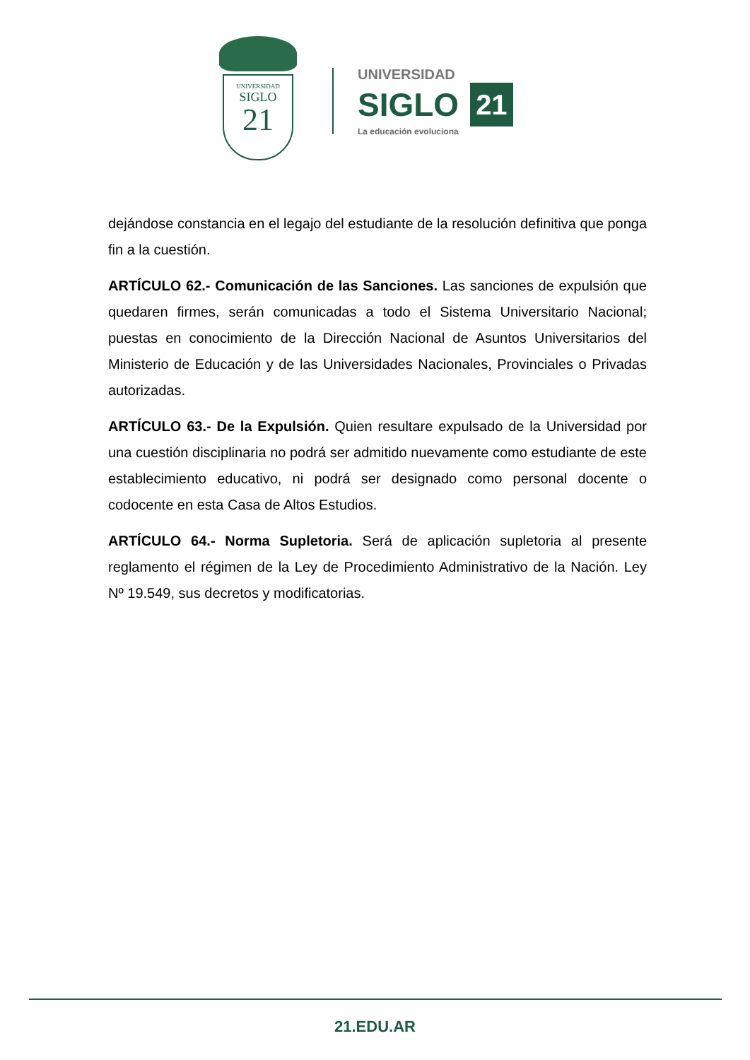UNIVERSIDAD
SIGLO
21
UNIVERSIDAD
SIGLO 21
La educación evoluciona
dejándose constancia en el legajo del estudiante de la resolución definitiva que ponga fin a la cuestión.
ARTÍCULO 62.- Comunicación de las Sanciones. Las sanciones de expulsión que quedaren firmes, serán comunicadas a todo el Sistema Universitario Nacional; puestas en conocimiento de la Dirección Nacional de Asuntos Universitarios del Ministerio de Educación y de las Universidades Nacionales, Provinciales o Privadas autorizadas.
ARTÍCULO 63.- De la Expulsión. Quien resultare expulsado de la Universidad por una cuestión disciplinaria no podrá ser admitido nuevamente como estudiante de este establecimiento educativo, ni podrá ser designado como personal docente o codocente en esta Casa de Altos Estudios.
ARTÍCULO 64.- Norma Supletoria. Será de aplicación supletoria al presente reglamento el régimen de la Ley de Procedimiento Administrativo de la Nación. Ley Nº 19.549, sus decretos y modificatorias.
21.EDU.AR